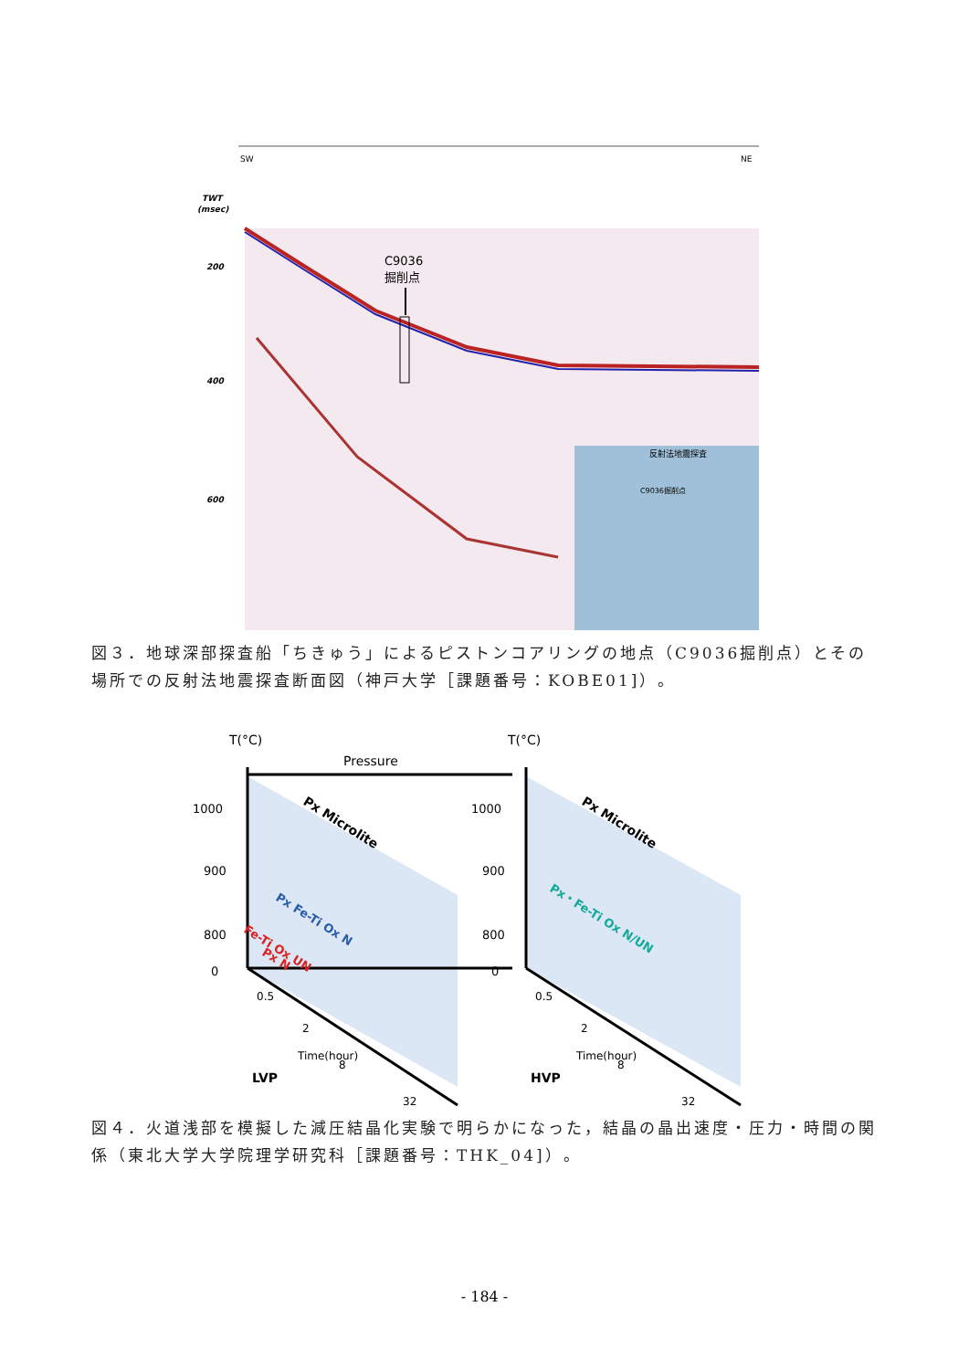SW
NE
TWT
(msec)
200
400
600
C9036
掘削点
反射法地震探査
C9036掘削点
図３．地球深部探査船「ちきゅう」によるピストンコアリングの地点（C9036掘削点）とその場所での反射法地震探査断面図（神戸大学［課題番号：KOBE01]）。
T(°C)
T(°C)
Pressure
1000
900
800
0
1000
900
800
0
Px Microlite
Px Fe-Ti Ox N
Fe-Ti Ox UN
Px N
Px Microlite
Px・Fe-Ti Ox N/UN
0.5
2
8
32
Time(hour)
LVP
0.5
2
8
32
Time(hour)
HVP
図４．火道浅部を模擬した減圧結晶化実験で明らかになった，結晶の晶出速度・圧力・時間の関係（東北大学大学院理学研究科［課題番号：THK_04]）。
- 184 -